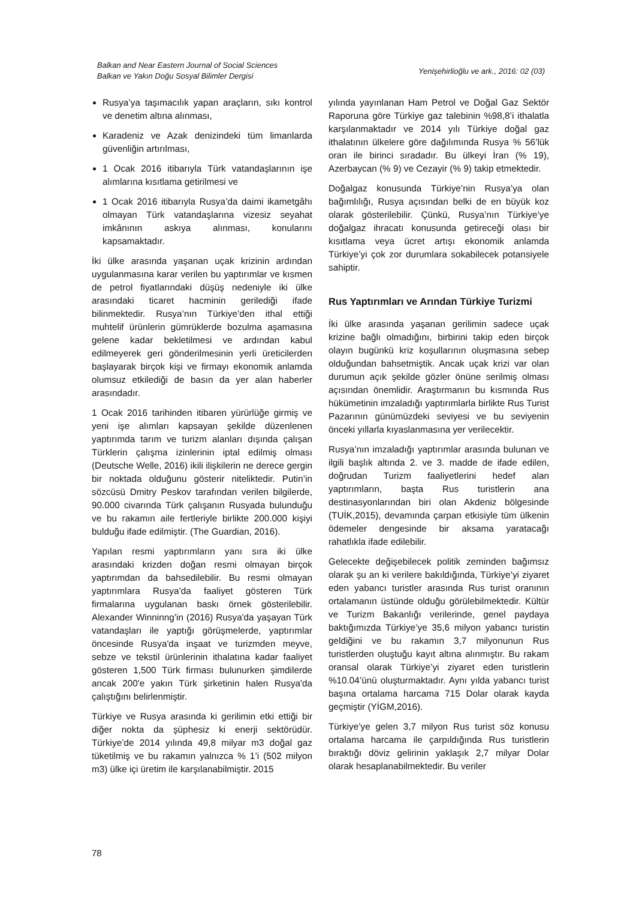Balkan and Near Eastern Journal of Social Sciences
Balkan ve Yakın Doğu Sosyal Bilimler Dergisi
Yenişehirlioğlu ve ark., 2016: 02 (03)
Rusya’ya taşımacılık yapan araçların, sıkı kontrol ve denetim altına alınması,
Karadeniz ve Azak denizindeki tüm limanlarda güvenliğin artırılması,
1 Ocak 2016 itibarıyla Türk vatandaşlarının işe alımlarına kısıtlama getirilmesi ve
1 Ocak 2016 itibarıyla Rusya’da daimi ikametgâhı olmayan Türk vatandaşlarına vizesiz seyahat imkânının askıya alınması, konularını kapsamaktadır.
İki ülke arasında yaşanan uçak krizinin ardından uygulanmasına karar verilen bu yaptırımlar ve kısmen de petrol fiyatlarındaki düşüş nedeniyle iki ülke arasındaki ticaret hacminin gerilediği ifade bilinmektedir. Rusya’nın Türkiye’den ithal ettiği muhtelif ürünlerin gümrüklerde bozulma aşamasına gelene kadar bekletilmesi ve ardından kabul edilmeyerek geri gönderilmesinin yerli üreticilerden başlayarak birçok kişi ve firmayı ekonomik anlamda olumsuz etkilediği de basın da yer alan haberler arasındadır.
1 Ocak 2016 tarihinden itibaren yürürlüğe girmiş ve yeni işe alımları kapsayan şekilde düzenlenen yaptırımda tarım ve turizm alanları dışında çalışan Türklerin çalışma izinlerinin iptal edilmiş olması (Deutsche Welle, 2016) ikili ilişkilerin ne derece gergin bir noktada olduğunu gösterir niteliktedir. Putin’in sözcüsü Dmitry Peskov tarafından verilen bilgilerde, 90.000 civarında Türk çalışanın Rusyada bulunduğu ve bu rakamın aile fertleriyle birlikte 200.000 kişiyi bulduğu ifade edilmiştir. (The Guardian, 2016).
Yapılan resmi yaptırımların yanı sıra iki ülke arasındaki krizden doğan resmi olmayan birçok yaptırımdan da bahsedilebilir. Bu resmi olmayan yaptırımlara Rusya’da faaliyet gösteren Türk firmalarına uygulanan baskı örnek gösterilebilir. Alexander Winninng’in (2016) Rusya'da yaşayan Türk vatandaşları ile yaptığı görüşmelerde, yaptırımlar öncesinde Rusya'da inşaat ve turizmden meyve, sebze ve tekstil ürünlerinin ithalatına kadar faaliyet gösteren 1,500 Türk firması bulunurken şimdilerde ancak 200'e yakın Türk şirketinin halen Rusya'da çalıştığını belirlenmiştir.
Türkiye ve Rusya arasında ki gerilimin etki ettiği bir diğer nokta da şüphesiz ki enerji sektörüdür. Türkiye’de 2014 yılında 49,8 milyar m3 doğal gaz tüketilmiş ve bu rakamın yalnızca % 1’i (502 milyon m3) ülke içi üretim ile karşılanabilmiştir. 2015
yılında yayınlanan Ham Petrol ve Doğal Gaz Sektör Raporuna göre Türkiye gaz talebinin %98,8’i ithalatla karşılanmaktadır ve 2014 yılı Türkiye doğal gaz ithalatının ülkelere göre dağılımında Rusya % 56’lük oran ile birinci sıradadır. Bu ülkeyi İran (% 19), Azerbaycan (% 9) ve Cezayir (% 9) takip etmektedir.
Doğalgaz konusunda Türkiye’nin Rusya’ya olan bağımlılığı, Rusya açısından belki de en büyük koz olarak gösterilebilir. Çünkü, Rusya’nın Türkiye’ye doğalgaz ihracatı konusunda getireceği olası bir kısıtlama veya ücret artışı ekonomik anlamda Türkiye’yi çok zor durumlara sokabilecek potansiyele sahiptir.
Rus Yaptırımları ve Arından Türkiye Turizmi
İki ülke arasında yaşanan gerilimin sadece uçak krizine bağlı olmadığını, birbirini takip eden birçok olayın bugünkü kriz koşullarının oluşmasına sebep olduğundan bahsetmiştik. Ancak uçak krizi var olan durumun açık şekilde gözler önüne serilmiş olması açısından önemlidir. Araştırmanın bu kısmında Rus hükümetinin imzaladığı yaptırımlarla birlikte Rus Turist Pazarının günümüzdeki seviyesi ve bu seviyenin önceki yıllarla kıyaslanmasına yer verilecektir.
Rusya’nın imzaladığı yaptırımlar arasında bulunan ve ilgili başlık altında 2. ve 3. madde de ifade edilen, doğrudan Turizm faaliyetlerini hedef alan yaptırımların, başta Rus turistlerin ana destinasyonlarından biri olan Akdeniz bölgesinde (TUİK,2015), devamında çarpan etkisiyle tüm ülkenin ödemeler dengesinde bir aksama yaratacağı rahatlıkla ifade edilebilir.
Gelecekte değişebilecek politik zeminden bağımsız olarak şu an ki verilere bakıldığında, Türkiye’yi ziyaret eden yabancı turistler arasında Rus turist oranının ortalamanın üstünde olduğu görülebilmektedir. Kültür ve Turizm Bakanlığı verilerinde, genel paydaya baktığımızda Türkiye’ye 35,6 milyon yabancı turistin geldiğini ve bu rakamın 3,7 milyonunun Rus turistlerden oluştuğu kayıt altına alınmıştır. Bu rakam oransal olarak Türkiye’yi ziyaret eden turistlerin %10.04’ünü oluşturmaktadır. Aynı yılda yabancı turist başına ortalama harcama 715 Dolar olarak kayda geçmiştir (YİGM,2016).
Türkiye’ye gelen 3,7 milyon Rus turist söz konusu ortalama harcama ile çarpıldığında Rus turistlerin bıraktığı döviz gelirinin yaklaşık 2,7 milyar Dolar olarak hesaplanabilmektedir. Bu veriler
78